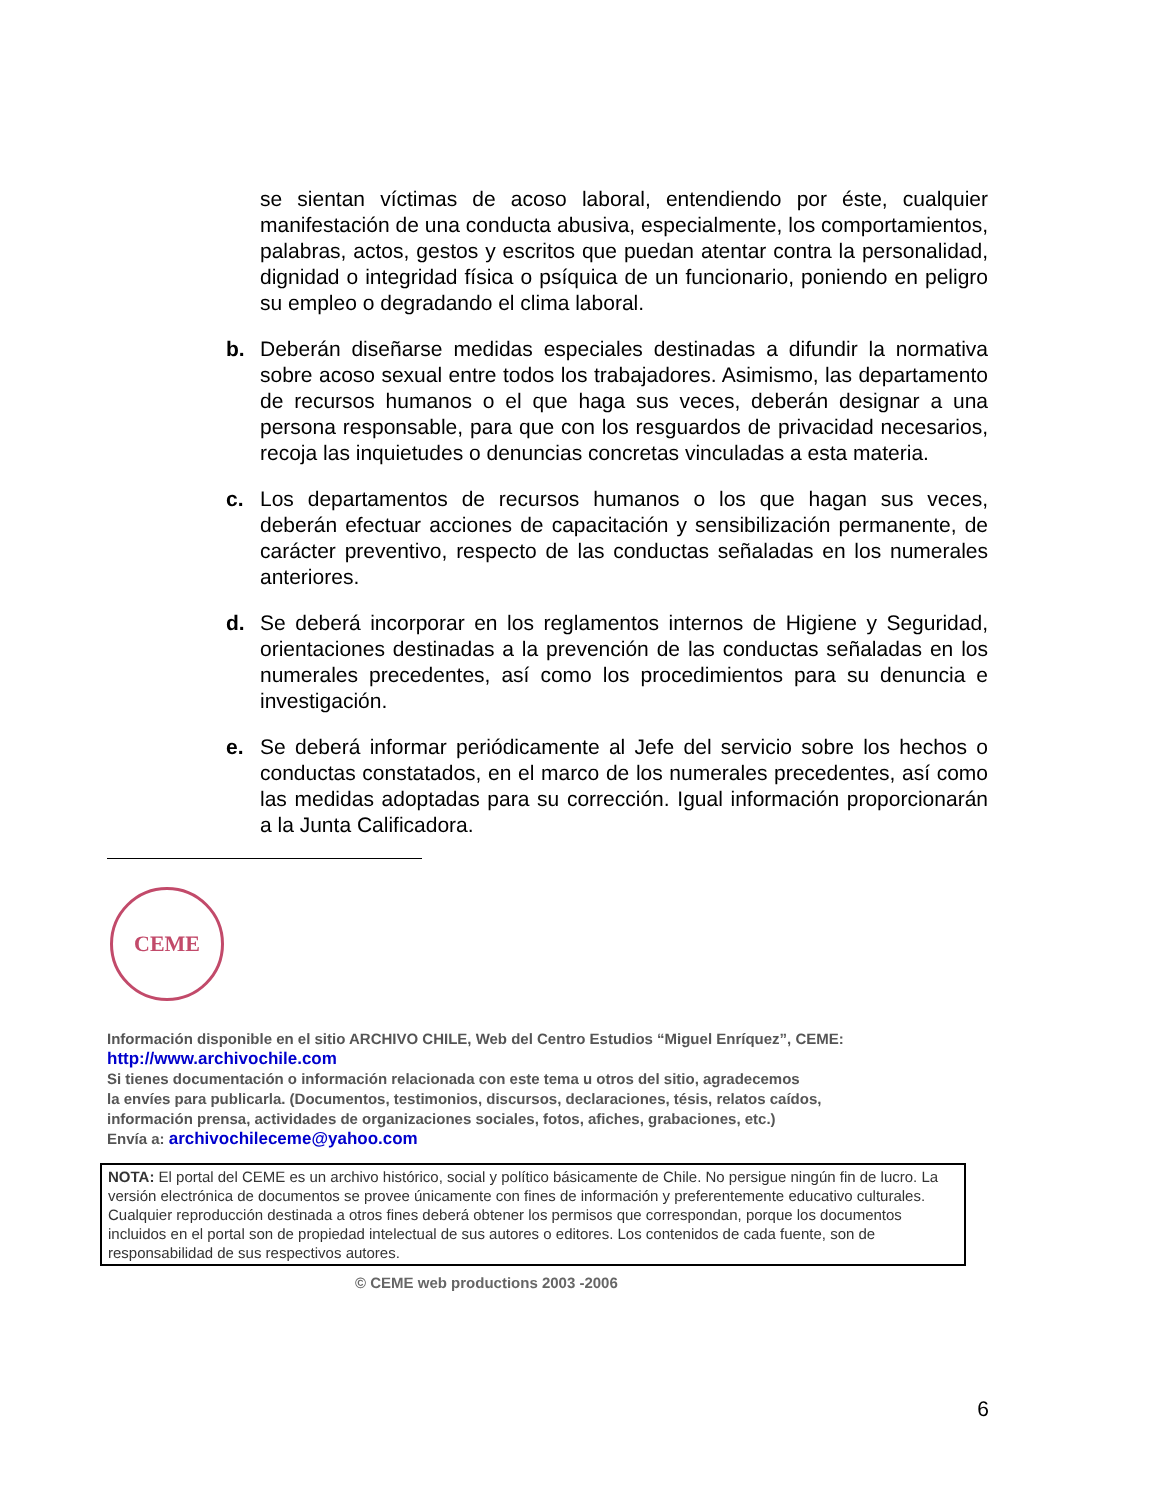se sientan víctimas de acoso laboral, entendiendo por éste, cualquier manifestación de una conducta abusiva, especialmente, los comportamientos, palabras, actos, gestos y escritos que puedan atentar contra la personalidad, dignidad o integridad física o psíquica de un funcionario, poniendo en peligro su empleo o degradando el clima laboral.
b. Deberán diseñarse medidas especiales destinadas a difundir la normativa sobre acoso sexual entre todos los trabajadores. Asimismo, las departamento de recursos humanos o el que haga sus veces, deberán designar a una persona responsable, para que con los resguardos de privacidad necesarios, recoja las inquietudes o denuncias concretas vinculadas a esta materia.
c. Los departamentos de recursos humanos o los que hagan sus veces, deberán efectuar acciones de capacitación y sensibilización permanente, de carácter preventivo, respecto de las conductas señaladas en los numerales anteriores.
d. Se deberá incorporar en los reglamentos internos de Higiene y Seguridad, orientaciones destinadas a la prevención de las conductas señaladas en los numerales precedentes, así como los procedimientos para su denuncia e investigación.
e. Se deberá informar periódicamente al Jefe del servicio sobre los hechos o conductas constatados, en el marco de los numerales precedentes, así como las medidas adoptadas para su corrección. Igual información proporcionarán a la Junta Calificadora.
CEME
Información disponible en el sitio ARCHIVO CHILE, Web del Centro Estudios “Miguel Enríquez”, CEME:
http://www.archivochile.com
Si tienes documentación o información relacionada con este tema u otros del sitio, agradecemos
la envíes para publicarla. (Documentos, testimonios, discursos, declaraciones, tésis, relatos caídos,
información prensa, actividades de organizaciones sociales, fotos, afiches, grabaciones, etc.)
Envía a: archivochileceme@yahoo.com
NOTA: El portal del CEME es un archivo histórico, social y político básicamente de Chile. No persigue ningún fin de lucro. La versión electrónica de documentos se provee únicamente con fines de información y preferentemente educativo culturales. Cualquier reproducción destinada a otros fines deberá obtener los permisos que correspondan, porque los documentos incluidos en el portal son de propiedad intelectual de sus autores o editores. Los contenidos de cada fuente, son de responsabilidad de sus respectivos autores.
© CEME web productions 2003 -2006
6